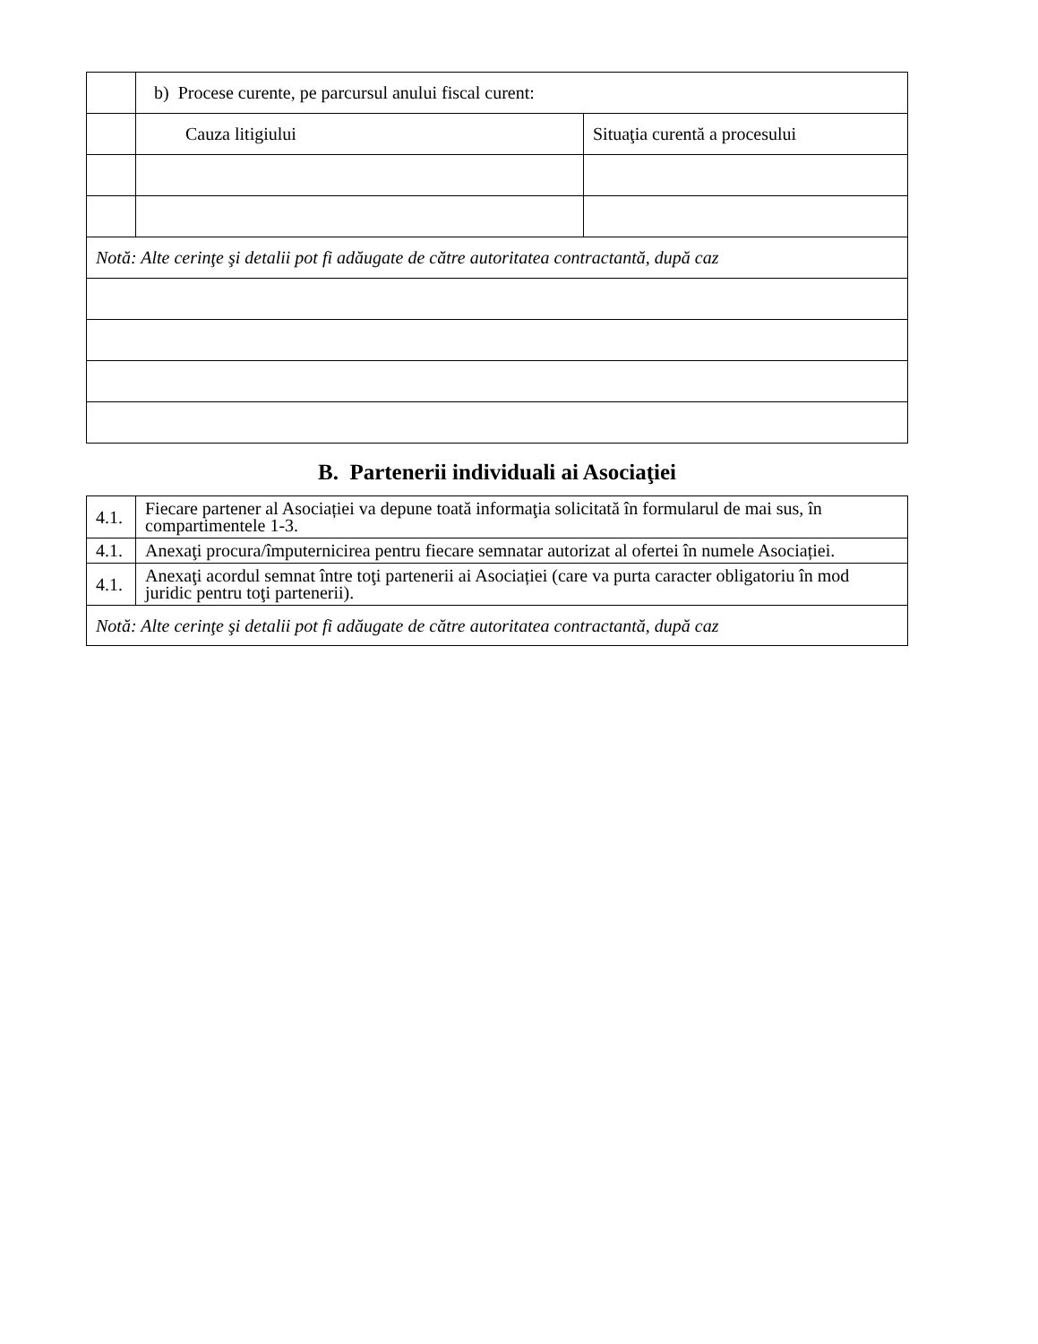| | b) Procese curente, pe parcursul anului fiscal curent: | |
| | Cauza litigiului | Situaţia curentă a procesului |
| Notă: Alte cerinţe şi detalii pot fi adăugate de către autoritatea contractantă, după caz | | |
B. Partenerii individuali ai Asociaţiei
| 4.1. | Fiecare partener al Asociației va depune toată informaţia solicitată în formularul de mai sus, în compartimentele 1-3. |
| 4.1. | Anexaţi procura/împuternicirea pentru fiecare semnatar autorizat al ofertei în numele Asociației. |
| 4.1. | Anexaţi acordul semnat între toţi partenerii ai Asociației (care va purta caracter obligatoriu în mod juridic pentru toţi partenerii). |
| Notă: Alte cerinţe şi detalii pot fi adăugate de către autoritatea contractantă, după caz | |